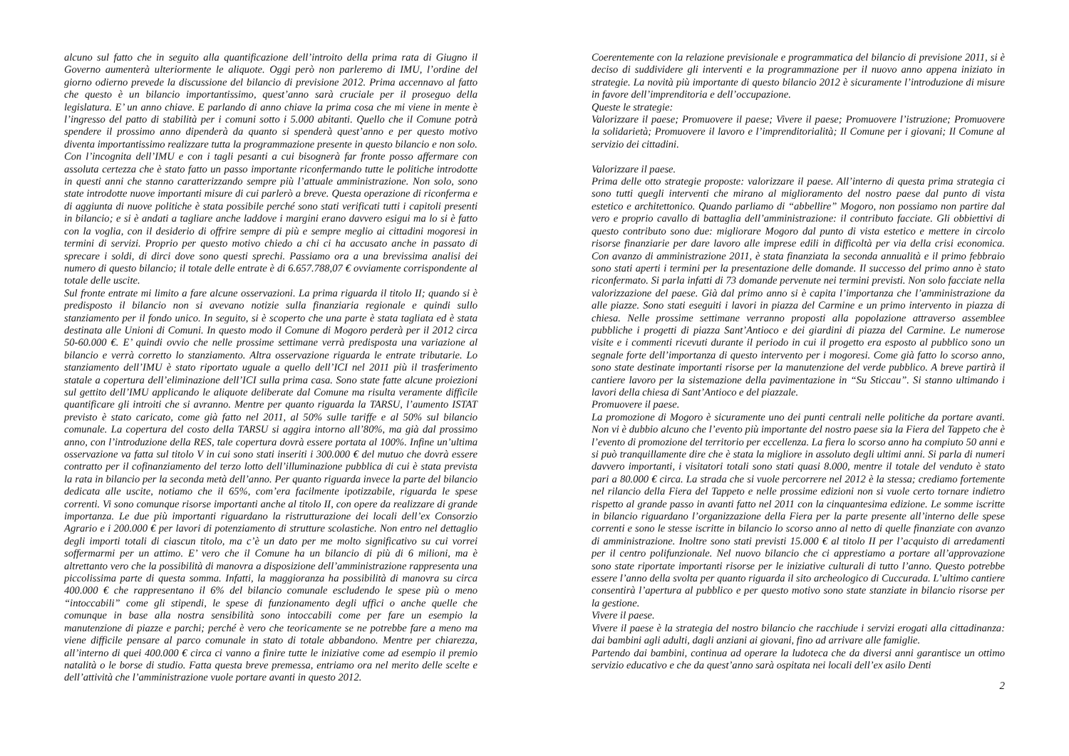alcuno sul fatto che in seguito alla quantificazione dell’introito della prima rata di Giugno il Governo aumenterà ulteriormente le aliquote. Oggi però non parleremo di IMU, l’ordine del giorno odierno prevede la discussione del bilancio di previsione 2012. Prima accennavo al fatto che questo è un bilancio importantissimo, quest’anno sarà cruciale per il proseguo della legislatura. E’ un anno chiave. E parlando di anno chiave la prima cosa che mi viene in mente è l’ingresso del patto di stabilità per i comuni sotto i 5.000 abitanti. Quello che il Comune potrà spendere il prossimo anno dipenderà da quanto si spenderà quest’anno e per questo motivo diventa importantissimo realizzare tutta la programmazione presente in questo bilancio e non solo. Con l’incognita dell’IMU e con i tagli pesanti a cui bisognerà far fronte posso affermare con assoluta certezza che è stato fatto un passo importante riconfermando tutte le politiche introdotte in questi anni che stanno caratterizzando sempre più l’attuale amministrazione. Non solo, sono state introdotte nuove importanti misure di cui parlerò a breve. Questa operazione di riconferma e di aggiunta di nuove politiche è stata possibile perché sono stati verificati tutti i capitoli presenti in bilancio; e si è andati a tagliare anche laddove i margini erano davvero esigui ma lo si è fatto con la voglia, con il desiderio di offrire sempre di più e sempre meglio ai cittadini mogoresi in termini di servizi. Proprio per questo motivo chiedo a chi ci ha accusato anche in passato di sprecare i soldi, di dirci dove sono questi sprechi. Passiamo ora a una brevissima analisi dei numero di questo bilancio; il totale delle entrate è di 6.657.788,07 € ovviamente corrispondente al totale delle uscite.
Sul fronte entrate mi limito a fare alcune osservazioni. La prima riguarda il titolo II; quando si è predisposto il bilancio non si avevano notizie sulla finanziaria regionale e quindi sullo stanziamento per il fondo unico. In seguito, si è scoperto che una parte è stata tagliata ed è stata destinata alle Unioni di Comuni. In questo modo il Comune di Mogoro perderà per il 2012 circa 50-60.000 €. E’ quindi ovvio che nelle prossime settimane verrà predisposta una variazione al bilancio e verrà corretto lo stanziamento. Altra osservazione riguarda le entrate tributarie. Lo stanziamento dell’IMU è stato riportato uguale a quello dell’ICI nel 2011 più il trasferimento statale a copertura dell’eliminazione dell’ICI sulla prima casa. Sono state fatte alcune proiezioni sul gettito dell’IMU applicando le aliquote deliberate dal Comune ma risulta veramente difficile quantificare gli introiti che si avranno. Mentre per quanto riguarda la TARSU, l’aumento ISTAT previsto è stato caricato, come già fatto nel 2011, al 50% sulle tariffe e al 50% sul bilancio comunale. La copertura del costo della TARSU si aggira intorno all’80%, ma già dal prossimo anno, con l’introduzione della RES, tale copertura dovrà essere portata al 100%. Infine un’ultima osservazione va fatta sul titolo V in cui sono stati inseriti i 300.000 € del mutuo che dovrà essere contratto per il cofinanziamento del terzo lotto dell’illuminazione pubblica di cui è stata prevista la rata in bilancio per la seconda metà dell’anno. Per quanto riguarda invece la parte del bilancio dedicata alle uscite, notiamo che il 65%, com’era facilmente ipotizzabile, riguarda le spese correnti. Vi sono comunque risorse importanti anche al titolo II, con opere da realizzare di grande importanza. Le due più importanti riguardano la ristrutturazione dei locali dell’ex Consorzio Agrario e i 200.000 € per lavori di potenziamento di strutture scolastiche. Non entro nel dettaglio degli importi totali di ciascun titolo, ma c’è un dato per me molto significativo su cui vorrei soffermarmi per un attimo. E’ vero che il Comune ha un bilancio di più di 6 milioni, ma è altrettanto vero che la possibilità di manovra a disposizione dell’amministrazione rappresenta una piccolissima parte di questa somma. Infatti, la maggioranza ha possibilità di manovra su circa 400.000 € che rappresentano il 6% del bilancio comunale escludendo le spese più o meno “intoccabili” come gli stipendi, le spese di funzionamento degli uffici o anche quelle che comunque in base alla nostra sensibilità sono intoccabili come per fare un esempio la manutenzione di piazze e parchi; perché è vero che teoricamente se ne potrebbe fare a meno ma viene difficile pensare al parco comunale in stato di totale abbandono. Mentre per chiarezza, all’interno di quei 400.000 € circa ci vanno a finire tutte le iniziative come ad esempio il premio natalità o le borse di studio. Fatta questa breve premessa, entriamo ora nel merito delle scelte e dell’attività che l’amministrazione vuole portare avanti in questo 2012.
Coerentemente con la relazione previsionale e programmatica del bilancio di previsione 2011, si è deciso di suddividere gli interventi e la programmazione per il nuovo anno appena iniziato in strategie. La novità più importante di questo bilancio 2012 è sicuramente l’introduzione di misure in favore dell’imprenditoria e dell’occupazione.
Queste le strategie:
Valorizzare il paese; Promuovere il paese; Vivere il paese; Promuovere l’istruzione; Promuovere la solidarietà; Promuovere il lavoro e l’imprenditorialità; Il Comune per i giovani; Il Comune al servizio dei cittadini.
Valorizzare il paese.
Prima delle otto strategie proposte: valorizzare il paese. All’interno di questa prima strategia ci sono tutti quegli interventi che mirano al miglioramento del nostro paese dal punto di vista estetico e architettonico. Quando parliamo di “abbellire” Mogoro, non possiamo non partire dal vero e proprio cavallo di battaglia dell’amministrazione: il contributo facciate. Gli obbiettivi di questo contributo sono due: migliorare Mogoro dal punto di vista estetico e mettere in circolo risorse finanziarie per dare lavoro alle imprese edili in difficoltà per via della crisi economica. Con avanzo di amministrazione 2011, è stata finanziata la seconda annualità e il primo febbraio sono stati aperti i termini per la presentazione delle domande. Il successo del primo anno è stato riconfermato. Si parla infatti di 73 domande pervenute nei termini previsti. Non solo facciate nella valorizzazione del paese. Già dal primo anno si è capita l’importanza che l’amministrazione da alle piazze. Sono stati eseguiti i lavori in piazza del Carmine e un primo intervento in piazza di chiesa. Nelle prossime settimane verranno proposti alla popolazione attraverso assemblee pubbliche i progetti di piazza Sant’Antioco e dei giardini di piazza del Carmine. Le numerose visite e i commenti ricevuti durante il periodo in cui il progetto era esposto al pubblico sono un segnale forte dell’importanza di questo intervento per i mogoresi. Come già fatto lo scorso anno, sono state destinate importanti risorse per la manutenzione del verde pubblico. A breve partirà il cantiere lavoro per la sistemazione della pavimentazione in “Su Sticcau”. Si stanno ultimando i lavori della chiesa di Sant’Antioco e del piazzale.
Promuovere il paese.
La promozione di Mogoro è sicuramente uno dei punti centrali nelle politiche da portare avanti. Non vi è dubbio alcuno che l’evento più importante del nostro paese sia la Fiera del Tappeto che è l’evento di promozione del territorio per eccellenza. La fiera lo scorso anno ha compiuto 50 anni e si può tranquillamente dire che è stata la migliore in assoluto degli ultimi anni. Si parla di numeri davvero importanti, i visitatori totali sono stati quasi 8.000, mentre il totale del venduto è stato pari a 80.000 € circa. La strada che si vuole percorrere nel 2012 è la stessa; crediamo fortemente nel rilancio della Fiera del Tappeto e nelle prossime edizioni non si vuole certo tornare indietro rispetto al grande passo in avanti fatto nel 2011 con la cinquantesima edizione. Le somme iscritte in bilancio riguardano l’organizzazione della Fiera per la parte presente all’interno delle spese correnti e sono le stesse iscritte in bilancio lo scorso anno al netto di quelle finanziate con avanzo di amministrazione. Inoltre sono stati previsti 15.000 € al titolo II per l’acquisto di arredamenti per il centro polifunzionale. Nel nuovo bilancio che ci apprestiamo a portare all’approvazione sono state riportate importanti risorse per le iniziative culturali di tutto l’anno. Questo potrebbe essere l’anno della svolta per quanto riguarda il sito archeologico di Cuccurada. L’ultimo cantiere consentirà l’apertura al pubblico e per questo motivo sono state stanziate in bilancio risorse per la gestione.
Vivere il paese.
Vivere il paese è la strategia del nostro bilancio che racchiude i servizi erogati alla cittadinanza: dai bambini agli adulti, dagli anziani ai giovani, fino ad arrivare alle famiglie.
Partendo dai bambini, continua ad operare la ludoteca che da diversi anni garantisce un ottimo servizio educativo e che da quest’anno sarà ospitata nei locali dell’ex asilo Denti
2